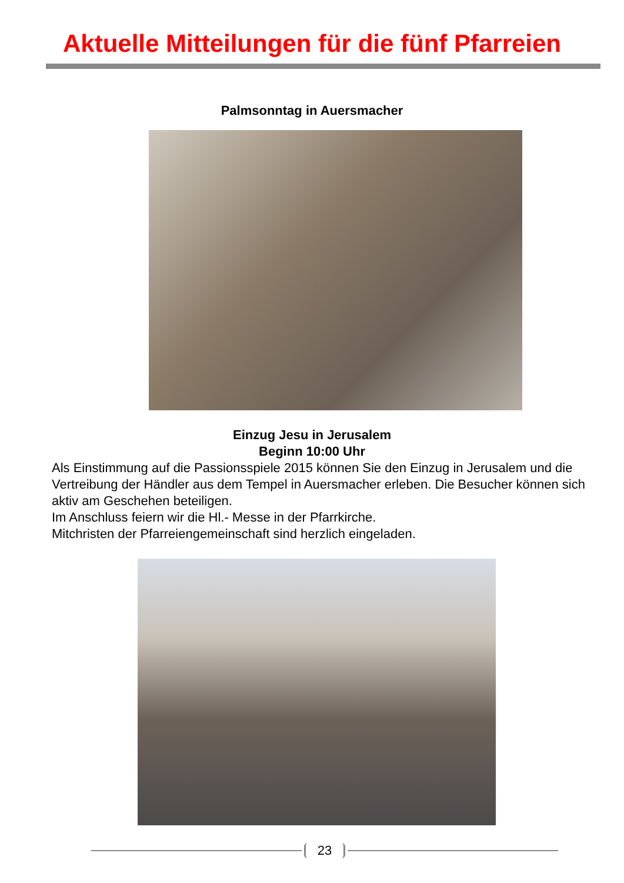Aktuelle Mitteilungen für die fünf Pfarreien
Palmsonntag in Auersmacher
Einzug Jesu in Jerusalem
Beginn 10:00 Uhr
Als Einstimmung auf die Passionsspiele 2015 können Sie den Einzug in Jerusalem und die Vertreibung der Händler aus dem Tempel in Auersmacher erleben. Die Besucher können sich aktiv am Geschehen beteiligen.
Im Anschluss feiern wir die Hl.- Messe in der Pfarrkirche.
Mitchristen der Pfarreiengemeinschaft sind herzlich eingeladen.
23